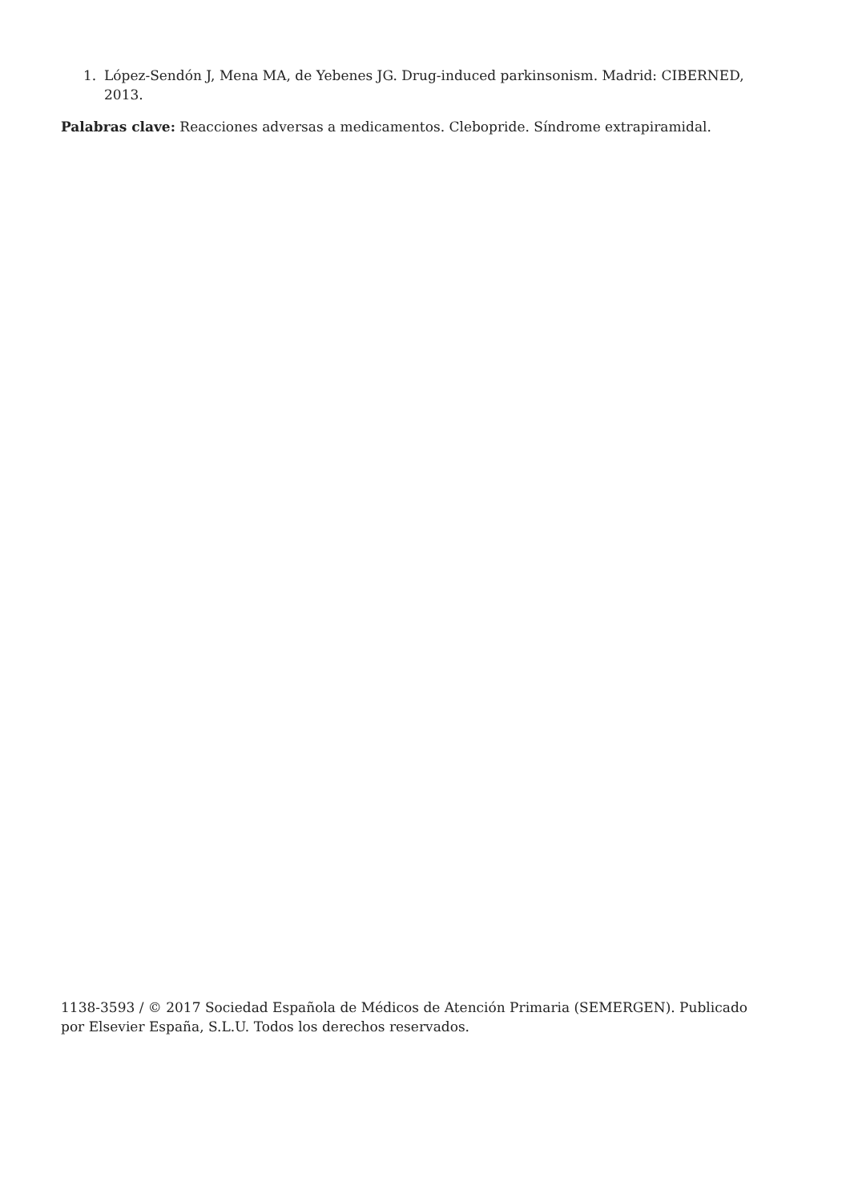1. López-Sendón J, Mena MA, de Yebenes JG. Drug-induced parkinsonism. Madrid: CIBERNED, 2013.
Palabras clave: Reacciones adversas a medicamentos. Clebopride. Síndrome extrapiramidal.
1138-3593 / © 2017 Sociedad Española de Médicos de Atención Primaria (SEMERGEN). Publicado por Elsevier España, S.L.U. Todos los derechos reservados.